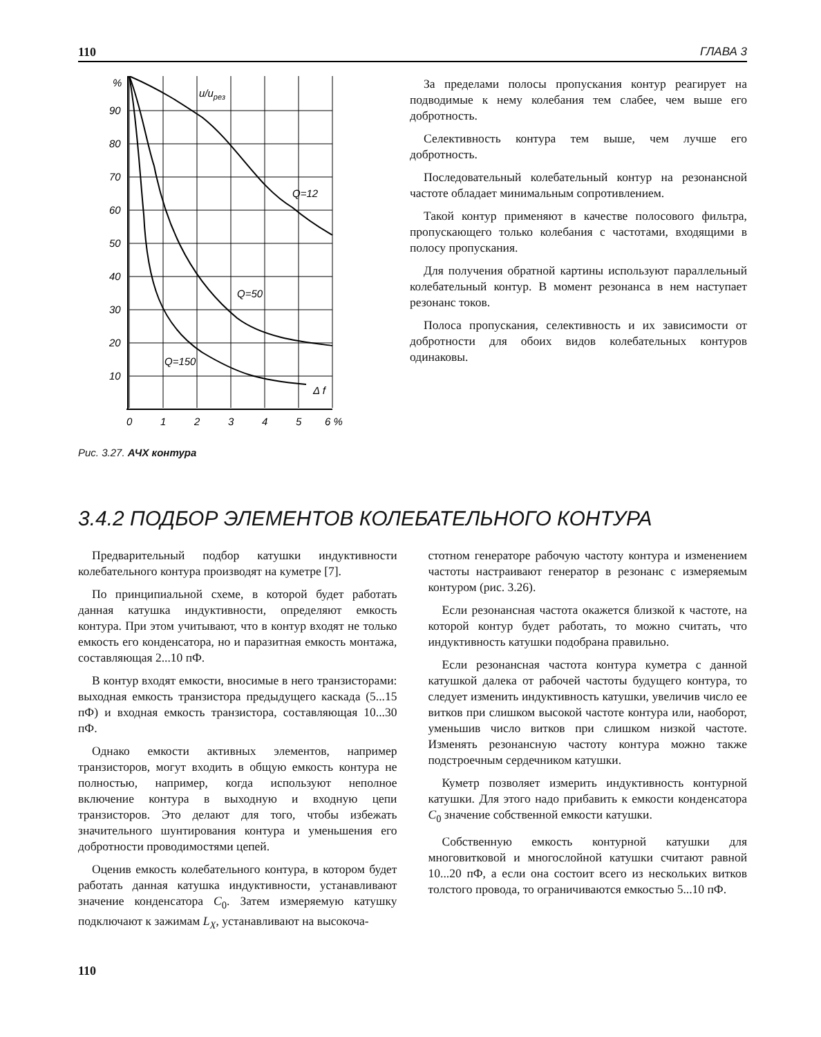110 ГЛАВА 3
%
90
80
70
60
50
40
30
20
10
u/uрез
Q=12
Q=50
Q=150
Δ f
0
1
2
3
4
5
6 %
Рис. 3.27. АЧХ контура
За пределами полосы пропускания контур реагирует на подводимые к нему колебания тем слабее, чем выше его добротность.
Селективность контура тем выше, чем лучше его добротность.
Последовательный колебательный контур на резонансной частоте обладает минимальным сопротивлением.
Такой контур применяют в качестве полосового фильтра, пропускающего только колебания с частотами, входящими в полосу пропускания.
Для получения обратной картины используют параллельный колебательный контур. В момент резонанса в нем наступает резонанс токов.
Полоса пропускания, селективность и их зависимости от добротности для обоих видов колебательных контуров одинаковы.
3.4.2 ПОДБОР ЭЛЕМЕНТОВ КОЛЕБАТЕЛЬНОГО КОНТУРА
Предварительный подбор катушки индуктивности колебательного контура производят на куметре [7].
По принципиальной схеме, в которой будет работать данная катушка индуктивности, определяют емкость контура. При этом учитывают, что в контур входят не только емкость его конденсатора, но и паразитная емкость монтажа, составляющая 2...10 пФ.
В контур входят емкости, вносимые в него транзисторами: выходная емкость транзистора предыдущего каскада (5...15 пФ) и входная емкость транзистора, составляющая 10...30 пФ.
Однако емкости активных элементов, например транзисторов, могут входить в общую емкость контура не полностью, например, когда используют неполное включение контура в выходную и входную цепи транзисторов. Это делают для того, чтобы избежать значительного шунтирования контура и уменьшения его добротности проводимостями цепей.
Оценив емкость колебательного контура, в котором будет работать данная катушка индуктивности, устанавливают значение конденсатора C<sub>0</sub>. Затем измеряемую катушку подключают к зажимам L<sub>X</sub>, устанавливают на высокоча-
стотном генераторе рабочую частоту контура и изменением частоты настраивают генератор в резонанс с измеряемым контуром (рис. 3.26).
Если резонансная частота окажется близкой к частоте, на которой контур будет работать, то можно считать, что индуктивность катушки подобрана правильно.
Если резонансная частота контура куметра с данной катушкой далека от рабочей частоты будущего контура, то следует изменить индуктивность катушки, увеличив число ее витков при слишком высокой частоте контура или, наоборот, уменьшив число витков при слишком низкой частоте. Изменять резонансную частоту контура можно также подстроечным сердечником катушки.
Куметр позволяет измерить индуктивность контурной катушки. Для этого надо прибавить к емкости конденсатора C<sub>0</sub> значение собственной емкости катушки.
Собственную емкость контурной катушки для многовитковой и многослойной катушки считают равной 10...20 пФ, а если она состоит всего из нескольких витков толстого провода, то ограничиваются емкостью 5...10 пФ.
110